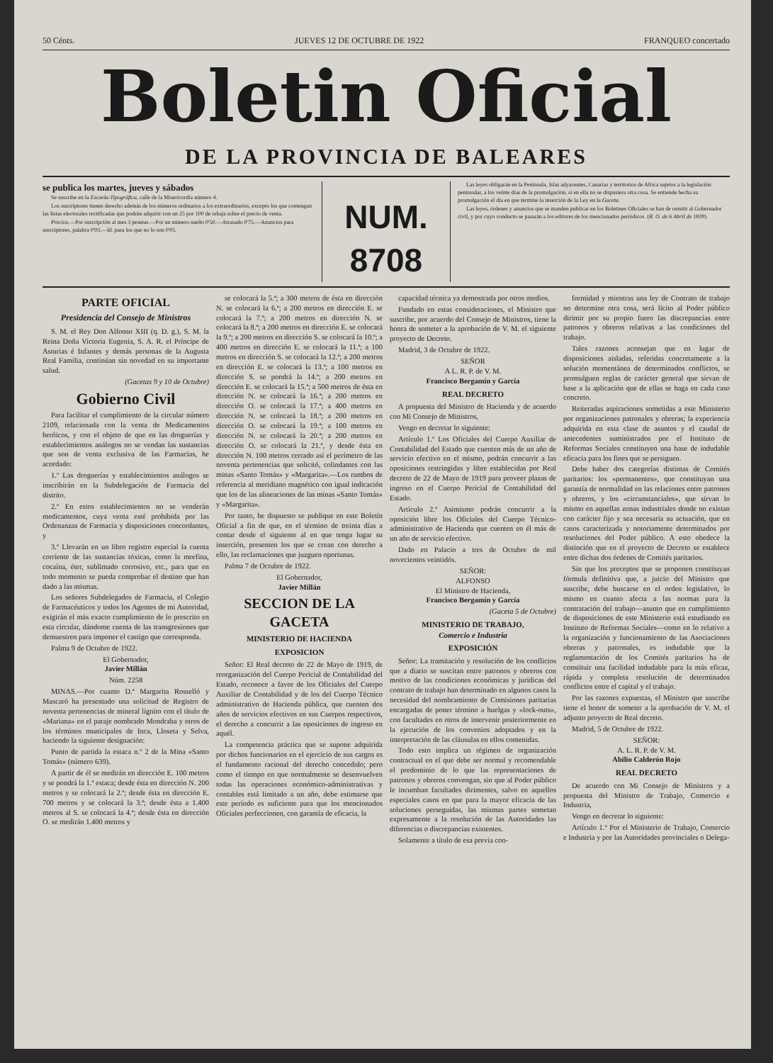50 Cénts. JUEVES 12 DE OCTUBRE DE 1922 FRANQUEO concertado
Boletin Oficial
DE LA PROVINCIA DE BALEARES
se publica los martes, jueves y sábados
Se suscribe en la Escuela-Tipográfica, calle de la Misericordia número 4.
Los suscriptores tienen derecho además de los números ordinarios a los extraordinarios, excepto los que contengan las listas electorales rectificadas que podrán adquirir con un 25 por 100 de rebaja sobre el precio de venta.
Precios.—Por suscripción al mes 3 pesetas.—Por un número suelto 0'50.—Atrasado 0'75.—Anuncios para suscriptores, palabra 0'03.—Id. para los que no lo son 0'05.
NUM. 8708
Las leyes obligarán en la Península, Islas adyacentes, Canarias y territorios de Africa sujetos a la legislación peninsular, a los veinte días de la promulgación, si en ella no se dispusiera otra cosa. Se entiende hecha su promulgación el día en que termine la inserción de la Ley en la Gaceta.
Las leyes, órdenes y anuncios que se manden publicar en los Boletines Oficiales se han de remitir al Gobernador civil, y por cuyo conducto se pasarán a los editores de los mencionados periódicos. (R. O. de 6 Abril de 1839).
PARTE OFICIAL
Presidencia del Consejo de Ministros
S. M. el Rey Don Alfonso XIII (q. D. g.), S. M. la Reina Doña Victoria Eugenia, S. A. R. el Príncipe de Asturias é Infantes y demás personas de la Augusta Real Familia, continúan sin novedad en su importante salud.
(Gacetas 9 y 10 de Octubre)
Gobierno Civil
Para facilitar el cumplimiento de la circular número 2109, relacionada con la venta de Medicamentos heróicos, y con el objeto de que en las droguerías y establecimientos análogos no se vendan las sustancias que son de venta exclusiva de las Farmacias, he acordado:
1.º Las droguerías y establecimientos análogos se inscribirán en la Subdelegación de Farmacia del distrito.
2.º En estos establecimientos no se venderán medicamentos, cuya venta esté prohibida por las Ordenanzas de Farmacia y disposiciones concordantes, y
3.º Llevarán en un libro registro especial la cuenta corriente de las sustancias tóxicas, como la morfina, cocaína, éter, sublimado corrosivo, etc., para que en todo momento se pueda comprobar el destino que han dado a las mismas.
Los señores Subdelegados de Farmacia, el Colegio de Farmacéuticos y todos los Agentes de mi Autoridad, exigirán el más exacto cumplimiento de lo prescrito en esta circular, dándome cuenta de las transgresiones que demuestren para imponer el castigo que corresponda.
Palma 9 de Octubre de 1922.
El Gobernador,
Javier Millán
Núm. 2258
MINAS.—Por cuanto D.ª Margarita Rosselló y Mascaró ha presentado una solicitud de Registro de noventa pertenencias de mineral lignito con el título de «Mariana» en el paraje nombrado Mondraba y otros de los términos municipales de Inca, Lloseta y Selva, haciendo la siguiente designación:
Punto de partida la estaca n.º 2 de la Mina «Santo Tomás» (número 639).
A partir de él se medirán en dirección E. 100 metros y se pondrá la 1.ª estaca; desde ésta en dirección N. 200 metros y se colocará la 2.ª; desde ésta en dirección E. 700 metros y se colocará la 3.ª; desde ésta a 1.400 metros al S. se colocará la 4.ª; desde ésta en dirección O. se medirán 1.400 metros y
se colocará la 5.ª; a 300 metros de ésta en dirección N. se colocará la 6.ª; a 200 metros en dirección E. se colocará la 7.ª; a 200 metros en dirección N. se colocará la 8.ª; a 200 metros en dirección E. se colocará la 9.ª; a 200 metros en dirección S. se colocará la 10.ª; a 400 metros en dirección E. se colocará la 11.ª; a 100 metros en dirección S. se colocará la 12.ª; a 200 metros en dirección E. se colocará la 13.ª; a 100 metros en dirección S. se pondrá la 14.ª; a 200 metros en dirección E. se colocará la 15.ª; a 500 metros de ésta en dirección N. se colocará la 16.ª; a 200 metros en dirección O. se colocará la 17.ª; a 400 metros en dirección N. se colocará la 18.ª; a 200 metros en dirección O. se colocará la 19.ª; a 100 metros en dirección N. se colocará la 20.ª; a 200 metros en dirección O. se colocará la 21.ª, y desde ésta en dirección N. 100 metros cerrado así el perímetro de las noventa pertenencias que solicitó, colindantes con las minas «Santo Tomás» y «Margarita».—Los rumbos de referencia al meridiano magnético con igual indicación que los de las alineaciones de las minas «Santo Tomás» y «Margarita».
Por tanto, he dispuesto se publique en este Boletín Oficial a fin de que, en el término de treinta días a contar desde el siguiente al en que tenga lugar su inserción, presenten los que se crean con derecho a ello, las reclamaciones que juzguen oportunas.
Palma 7 de Octubre de 1922.
El Gobernador,
Javier Millán
SECCION DE LA GACETA
MINISTERIO DE HACIENDA
EXPOSICION
Señor: El Real decreto de 22 de Mayo de 1919, de reorganización del Cuerpo Pericial de Contabilidad del Estado, reconoce a favor de los Oficiales del Cuerpo Auxiliar de Contabilidad y de los del Cuerpo Técnico administrativo de Hacienda pública, que cuenten dos años de servicios efectivos en sus Cuerpos respectivos, el derecho a concurrir a las oposiciones de ingreso en aquél.
La competencia práctica que se supone adquirida por dichos funcionarios en el ejercicio de sus cargos es el fundamento racional del derecho concedido; pero como el tiempo en que normalmente se desenvuelven todas las operaciones económico-administrativas y contables está limitado a un año, debe estimarse que este período es suficiente para que los mencionados Oficiales perfeccionen, con garantía de eficacia, la
capacidad técnica ya demostrada por otros medios.
Fundado en estas consideraciones, el Ministro que suscribe, por acuerdo del Consejo de Ministros, tiene la honra de someter a la aprobación de V. M. el siguiente proyecto de Decreto.
Madrid, 3 de Octubre de 1922.
SEÑOR
A L. R. P. de V. M.
Francisco Bergamín y García
REAL DECRETO
A propuesta del Ministro de Hacienda y de acuerdo con Mi Consejo de Ministros,
Vengo en decretar lo siguiente:
Artículo 1.º Los Oficiales del Cuerpo Auxiliar de Contabilidad del Estado que cuenten más de un año de servicio efectivo en el mismo, podrán concurrir a las oposiciones restringidas y libre establecidas por Real decreto de 22 de Mayo de 1919 para proveer plazas de ingreso en el Cuerpo Pericial de Contabilidad del Estado.
Artículo 2.º Asimismo podrán concurrir a la oposición libre los Oficiales del Cuerpo Técnico-administrativo de Hacienda que cuenten en él más de un año de servicio efectivo.
Dado en Palacio a tres de Octubre de mil novecientos veintidós.
SEÑOR:
ALFONSO
El Ministro de Hacienda,
Francisco Bergamín y García
(Gaceta 5 de Octubre)
MINISTERIO DE TRABAJO,
Comercio e Industria
EXPOSICIÓN
Señor: La tramitación y resolución de los conflictos que a diario se suscitan entre patronos y obreros con motivo de las condiciones económicas y jurídicas del contrato de trabajo han determinado en algunos casos la necesidad del nombramiento de Comisiones paritarias encargadas de poner término a huelgas y «lock-outs», con facultades en otros de intervenir posteriormente en la ejecución de los convenios adoptados y en la interpretación de las cláusulas en ellos contenidas.
Todo esto implica un régimen de organización contractual en el que debe ser normal y recomendable el predominio de lo que las representaciones de patronos y obreros convengan, sin que al Poder público le incumban facultades dirimentes, salvo en aquellos especiales casos en que para la mayor eficacia de las soluciones perseguidas, las mismas partes sometan expresamente a la resolución de las Autoridades las diferencias o discrepancias existentes.
Solamente a título de esa previa con-
formidad y mientras una ley de Contrato de trabajo no determine otra cosa, será lícito al Poder público dirimir por su propio fuero las discrepancias entre patronos y obreros relativas a las condiciones del trabajo.
Tales razones aconsejan que en lugar de disposiciones aisladas, referidas concretamente a la solución momentánea de determinados conflictos, se promulguen reglas de carácter general que sirvan de base a la aplicación que de ellas se haga en cada caso concreto.
Reiteradas aspiraciones sometidas a este Ministerio por organizaciones patronales y obreras; la experiencia adquirida en esta clase de asuntos y el caudal de antecedentes suministrados por el Instituto de Reformas Sociales constituyen una base de indudable eficacia para los fines que se persiguen.
Debe haber dos categorías distintas de Comités paritarios: los «permanentes», que constituyan una garantía de normalidad en las relaciones entre patronos y obreros, y los «circunstanciales», que sirvan lo mismo en aquellas zonas industriales donde no existan con carácter fijo y sea necesaria su actuación, que en casos caracterizada y notoriamente determinados por resoluciones del Poder público. A esto obedece la distinción que en el proyecto de Decreto se establece entre dichas dos órdenes de Comités paritarios.
Sin que los preceptos que se proponen constituyan fórmula definitiva que, a juicio del Ministro que suscribe, debe buscarse en el orden legislativo, lo mismo en cuanto afecta a las normas para la contratación del trabajo—asunto que en cumplimiento de disposiciones de este Ministerio está estudiando en Instituto de Reformas Sociales—como en lo relativo a la organización y funcionamiento de las Asociaciones obreras y patronales, es indudable que la reglamentación de los Comités paritarios ha de constituir una facilidad indudable para la más eficaz, rápida y completa resolución de determinados conflictos entre el capital y el trabajo.
Por las razones expuestas, el Ministro que suscribe tiene el honor de someter a la aprobación de V. M. el adjunto proyecto de Real decreto.
Madrid, 5 de Octubre de 1922.
SEÑOR:
A. L. R. P. de V. M.
Abilio Calderón Rojo
REAL DECRETO
De acuerdo con Mi Consejo de Ministros y a propuesta del Ministro de Trabajo, Comercio e Industria,
Vengo en decretar lo siguiente:
Artículo 1.º Por el Ministerio de Trabajo, Comercio e Industria y por las Autoridades provinciales o Delega-